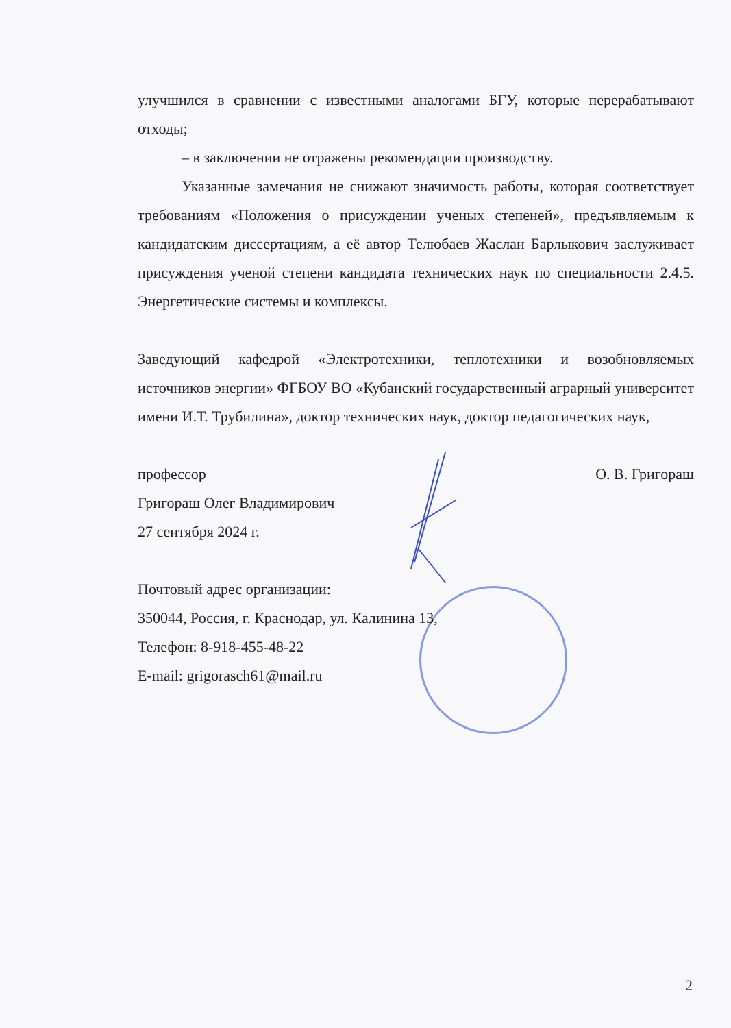улучшился в сравнении с известными аналогами БГУ, которые перерабатывают отходы;
– в заключении не отражены рекомендации производству.
Указанные замечания не снижают значимость работы, которая соответствует требованиям «Положения о присуждении ученых степеней», предъявляемым к кандидатским диссертациям, а её автор Телюбаев Жаслан Барлыкович заслуживает присуждения ученой степени кандидата технических наук по специальности 2.4.5. Энергетические системы и комплексы.
Заведующий кафедрой «Электротехники, теплотехники и возобновляемых источников энергии» ФГБОУ ВО «Кубанский государственный аграрный университет имени И.Т. Трубилина», доктор технических наук, доктор педагогических наук,
профессор О. В. Григораш
Григораш Олег Владимирович
27 сентября 2024 г.
Почтовый адрес организации:
350044, Россия, г. Краснодар, ул. Калинина 13,
Телефон: 8-918-455-48-22
E-mail: grigorasch61@mail.ru
2